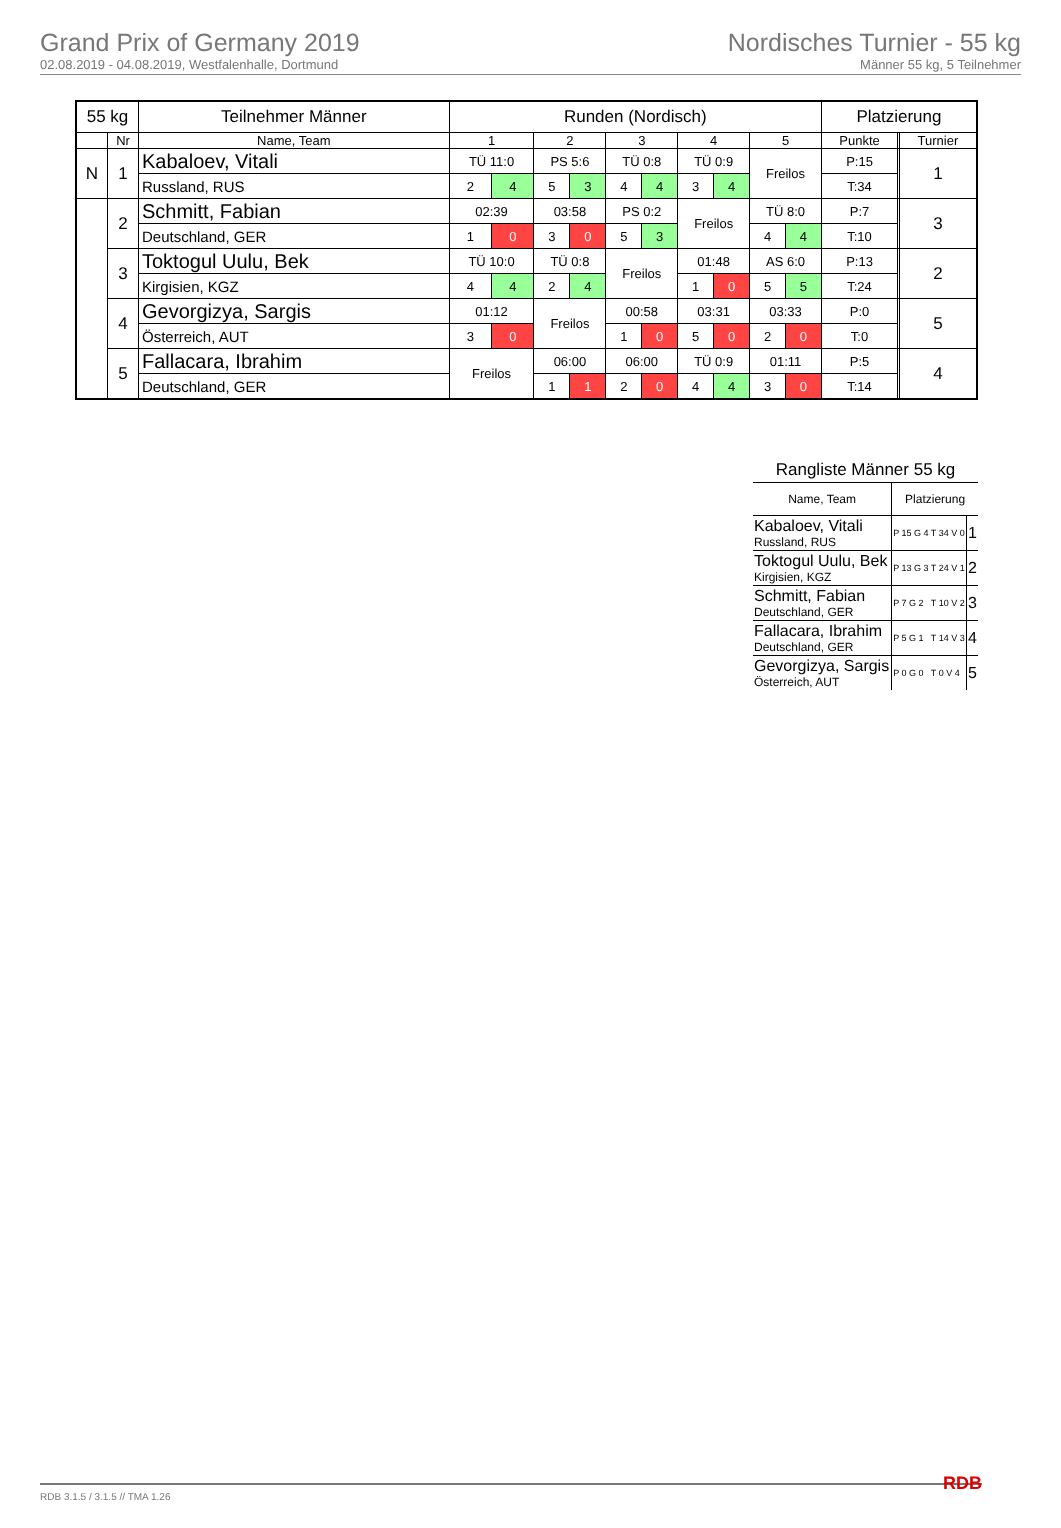Grand Prix of Germany 2019
02.08.2019 - 04.08.2019, Westfalenhalle, Dortmund
Nordisches Turnier - 55 kg
Männer 55 kg, 5 Teilnehmer
| 55 kg | | Teilnehmer Männer | Runden (Nordisch) | | | | | | | | | | Platzierung | | |
| --- | --- | --- | --- | --- | --- | --- | --- | --- | --- | --- | --- | --- | --- | --- | --- |
| | Nr | Name, Team | 1 | | 2 | | 3 | | 4 | | 5 | | Punkte | | Turnier |
| N | 1 | Kabaloev, Vitali | TÜ 11:0 | | PS 5:6 | | TÜ 0:8 | | TÜ 0:9 | | Freilos | | P:15 | | 1 |
| | | Russland, RUS | 2 | 4 | 5 | 3 | 4 | 4 | 3 | 4 | | | T:34 | | |
| | 2 | Schmitt, Fabian | 02:39 | | 03:58 | | PS 0:2 | | Freilos | | TÜ 8:0 | | P:7 | | 3 |
| | | Deutschland, GER | 1 | 0 | 3 | 0 | 5 | 3 | | | 4 | 4 | T:10 | | |
| | 3 | Toktogul Uulu, Bek | TÜ 10:0 | | TÜ 0:8 | | Freilos | | 01:48 | | AS 6:0 | | P:13 | | 2 |
| | | Kirgisien, KGZ | 4 | 4 | 2 | 4 | | | 1 | 0 | 5 | 5 | T:24 | | |
| | 4 | Gevorgizya, Sargis | 01:12 | | Freilos | | 00:58 | | 03:31 | | 03:33 | | P:0 | | 5 |
| | | Österreich, AUT | 3 | 0 | | | 1 | 0 | 5 | 0 | 2 | 0 | T:0 | | |
| | 5 | Fallacara, Ibrahim | Freilos | | 06:00 | | 06:00 | | TÜ 0:9 | | 01:11 | | P:5 | | 4 |
| | | Deutschland, GER | | | 1 | 1 | 2 | 0 | 4 | 4 | 3 | 0 | T:14 | | |
Rangliste Männer 55 kg
| Name, Team | Platzierung | | |
| Kabaloev, Vitali Russland, RUS | P 15 G 4 | T 34 V 0 | 1 |
| Toktogul Uulu, Bek Kirgisien, KGZ | P 13 G 3 | T 24 V 1 | 2 |
| Schmitt, Fabian Deutschland, GER | P 7 G 2 | T 10 V 2 | 3 |
| Fallacara, Ibrahim Deutschland, GER | P 5 G 1 | T 14 V 3 | 4 |
| Gevorgizya, Sargis Österreich, AUT | P 0 G 0 | T 0 V 4 | 5 |
RDB 3.1.5 / 3.1.5 // TMA 1.26 RDB